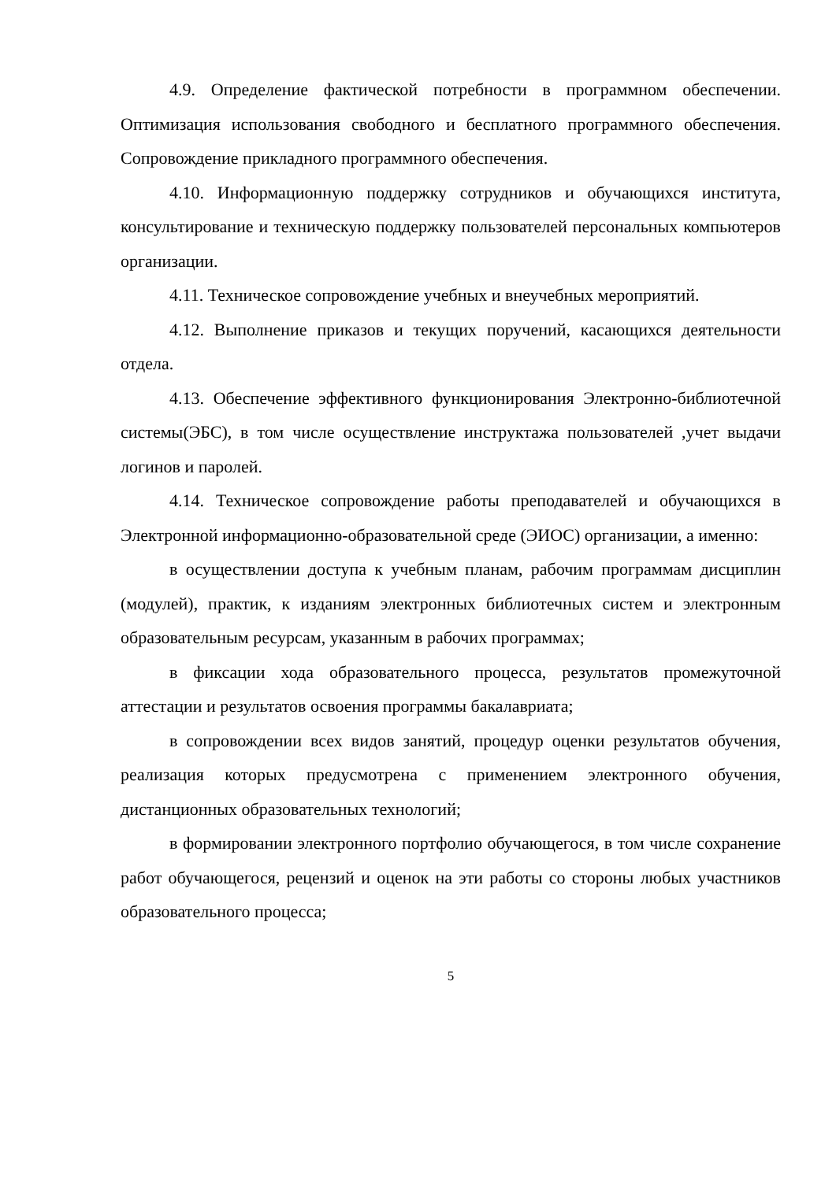4.9. Определение фактической потребности в программном обеспечении. Оптимизация использования свободного и бесплатного программного обеспечения. Сопровождение прикладного программного обеспечения.
4.10. Информационную поддержку сотрудников и обучающихся института, консультирование и техническую поддержку пользователей персональных компьютеров организации.
4.11. Техническое сопровождение учебных и внеучебных мероприятий.
4.12. Выполнение приказов и текущих поручений, касающихся деятельности отдела.
4.13. Обеспечение эффективного функционирования Электронно-библиотечной системы(ЭБС), в том числе осуществление инструктажа пользователей ,учет выдачи логинов и паролей.
4.14. Техническое сопровождение работы преподавателей и обучающихся в Электронной информационно-образовательной среде (ЭИОС) организации, а именно:
в осуществлении доступа к учебным планам, рабочим программам дисциплин (модулей), практик, к изданиям электронных библиотечных систем и электронным образовательным ресурсам, указанным в рабочих программах;
в фиксации хода образовательного процесса, результатов промежуточной аттестации и результатов освоения программы бакалавриата;
в сопровождении всех видов занятий, процедур оценки результатов обучения, реализация которых предусмотрена с применением электронного обучения, дистанционных образовательных технологий;
в формировании электронного портфолио обучающегося, в том числе сохранение работ обучающегося, рецензий и оценок на эти работы со стороны любых участников образовательного процесса;
5